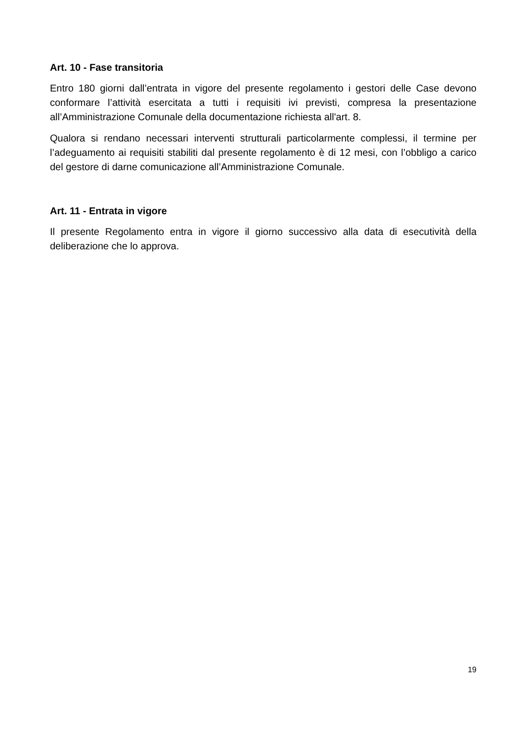Art. 10 - Fase transitoria
Entro 180 giorni dall’entrata in vigore del presente regolamento i gestori delle Case devono conformare l’attività esercitata a tutti i requisiti ivi previsti, compresa la presentazione all’Amministrazione Comunale della documentazione richiesta all'art. 8.
Qualora si rendano necessari interventi strutturali particolarmente complessi, il termine per l’adeguamento ai requisiti stabiliti dal presente regolamento è di 12 mesi, con l’obbligo a carico del gestore di darne comunicazione all’Amministrazione Comunale.
Art. 11 - Entrata in vigore
Il presente Regolamento entra in vigore il giorno successivo alla data di esecutività della deliberazione che lo approva.
19